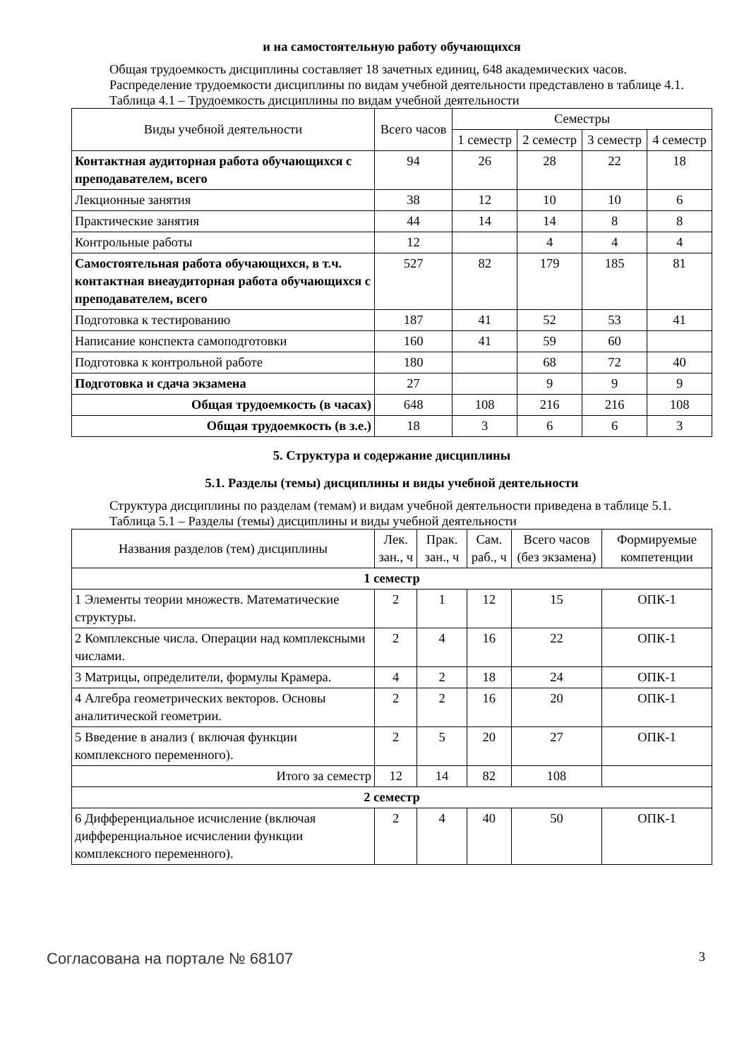и на самостоятельную работу обучающихся
Общая трудоемкость дисциплины составляет 18 зачетных единиц, 648 академических часов.
Распределение трудоемкости дисциплины по видам учебной деятельности представлено в таблице 4.1.
Таблица 4.1 – Трудоемкость дисциплины по видам учебной деятельности
| Виды учебной деятельности | Всего часов | Семестры | | | |
| --- | --- | --- | --- | --- | --- |
| | | 1 семестр | 2 семестр | 3 семестр | 4 семестр |
| Контактная аудиторная работа обучающихся с преподавателем, всего | 94 | 26 | 28 | 22 | 18 |
| Лекционные занятия | 38 | 12 | 10 | 10 | 6 |
| Практические занятия | 44 | 14 | 14 | 8 | 8 |
| Контрольные работы | 12 | | 4 | 4 | 4 |
| Самостоятельная работа обучающихся, в т.ч. контактная внеаудиторная работа обучающихся с преподавателем, всего | 527 | 82 | 179 | 185 | 81 |
| Подготовка к тестированию | 187 | 41 | 52 | 53 | 41 |
| Написание конспекта самоподготовки | 160 | 41 | 59 | 60 | |
| Подготовка к контрольной работе | 180 | | 68 | 72 | 40 |
| Подготовка и сдача экзамена | 27 | | 9 | 9 | 9 |
| Общая трудоемкость (в часах) | 648 | 108 | 216 | 216 | 108 |
| Общая трудоемкость (в з.е.) | 18 | 3 | 6 | 6 | 3 |
5. Структура и содержание дисциплины
5.1. Разделы (темы) дисциплины и виды учебной деятельности
Структура дисциплины по разделам (темам) и видам учебной деятельности приведена в таблице 5.1.
Таблица 5.1 – Разделы (темы) дисциплины и виды учебной деятельности
| Названия разделов (тем) дисциплины | Лек. зан., ч | Прак. зан., ч | Сам. раб., ч | Всего часов (без экзамена) | Формируемые компетенции |
| --- | --- | --- | --- | --- | --- |
| 1 семестр | | | | | |
| 1 Элементы теории множеств. Математические структуры. | 2 | 1 | 12 | 15 | ОПК-1 |
| 2 Комплексные числа. Операции над комплексными числами. | 2 | 4 | 16 | 22 | ОПК-1 |
| 3 Матрицы, определители, формулы Крамера. | 4 | 2 | 18 | 24 | ОПК-1 |
| 4 Алгебра геометрических векторов. Основы аналитической геометрии. | 2 | 2 | 16 | 20 | ОПК-1 |
| 5 Введение в анализ ( включая функции комплексного переменного). | 2 | 5 | 20 | 27 | ОПК-1 |
| Итого за семестр | 12 | 14 | 82 | 108 | |
| 2 семестр | | | | | |
| 6 Дифференциальное исчисление (включая дифференциальное исчислении функции комплексного переменного). | 2 | 4 | 40 | 50 | ОПК-1 |
Согласована на портале № 68107 3